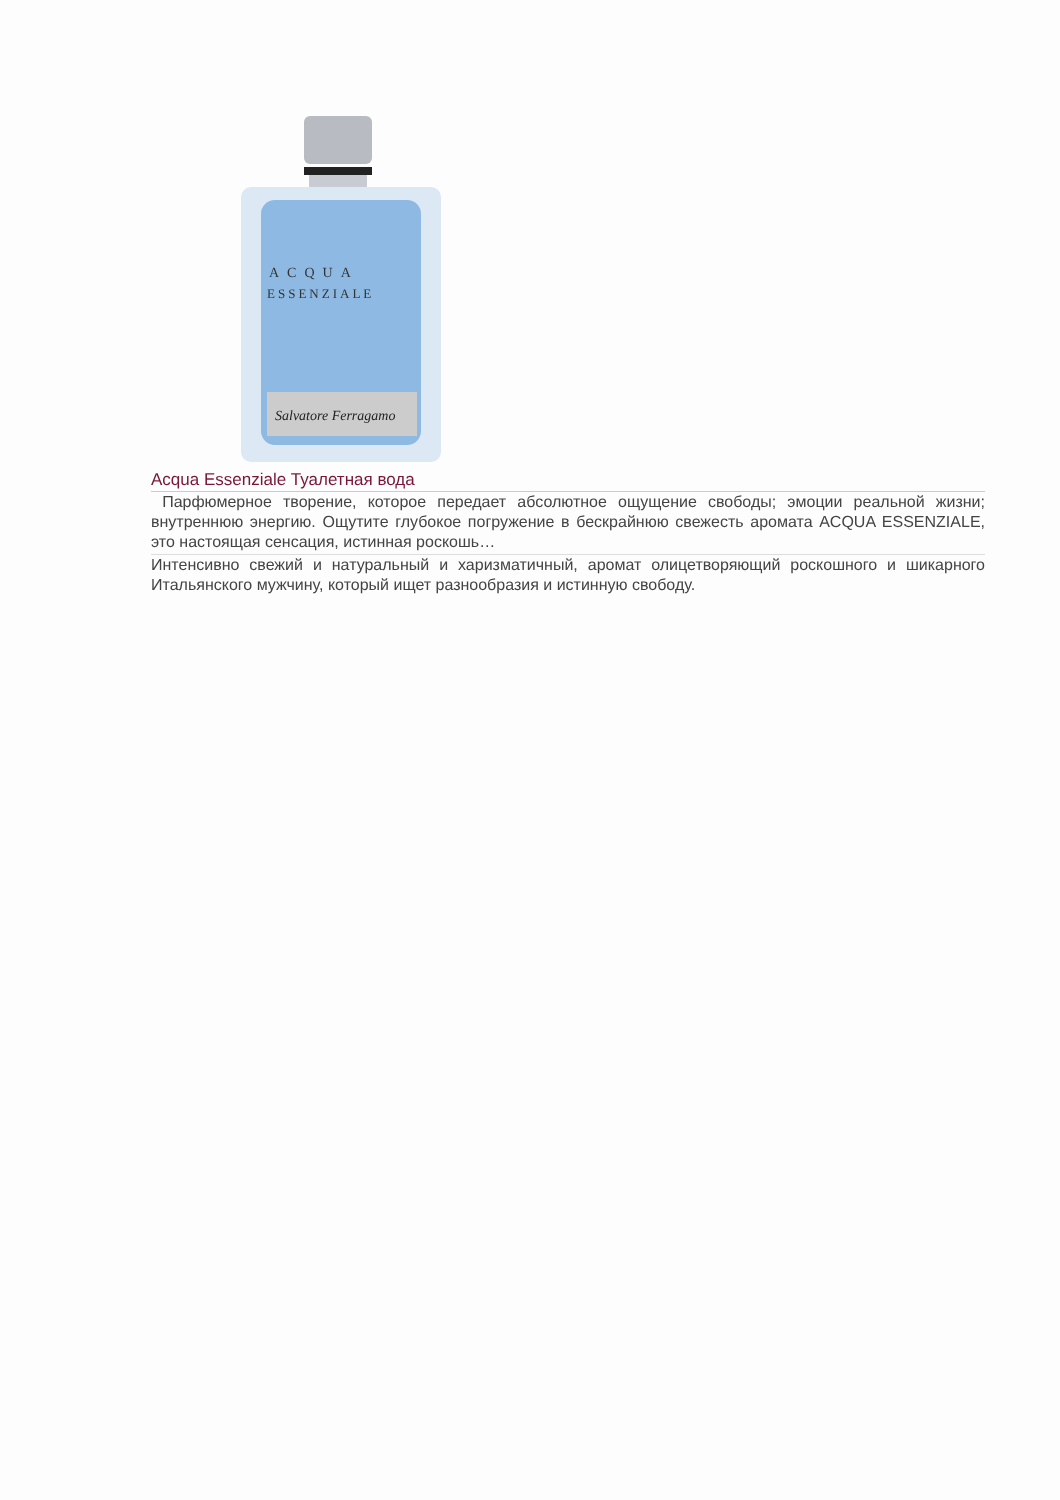ACQUA
ESSENZIALE
Salvatore Ferragamo
Acqua Essenziale Туалетная вода
Парфюмерное творение, которое передает абсолютное ощущение свободы; эмоции реальной жизни; внутреннюю энергию. Ощутите глубокое погружение в бескрайнюю свежесть аромата ACQUA ESSENZIALE, это настоящая сенсация, истинная роскошь…
Интенсивно свежий и натуральный и харизматичный, аромат олицетворяющий роскошного и шикарного Итальянского мужчину, который ищет разнообразия и истинную свободу.